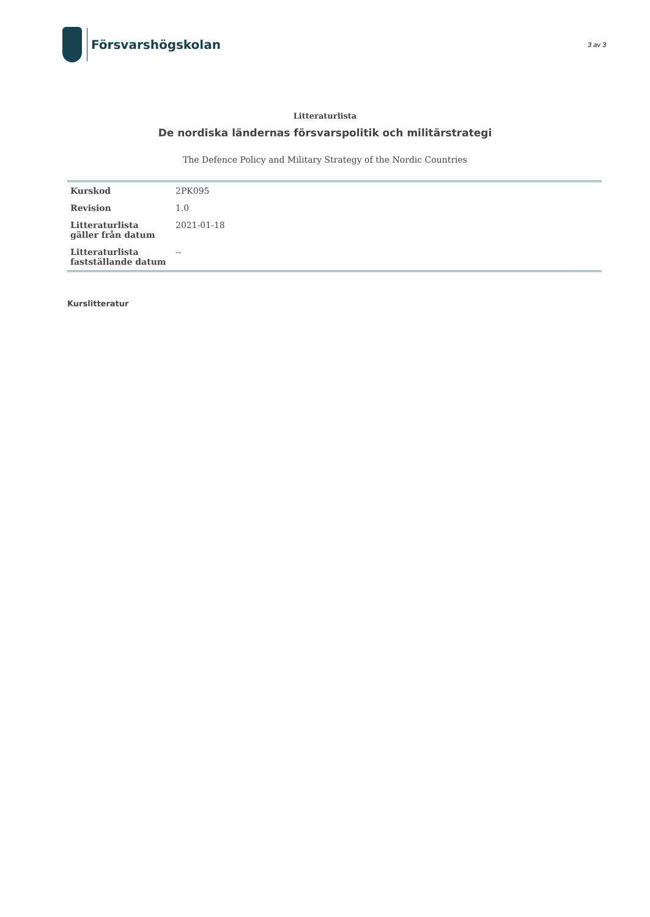Försvarshögskolan
3 av 3
Litteraturlista
De nordiska ländernas försvarspolitik och militärstrategi
The Defence Policy and Military Strategy of the Nordic Countries
| Kurskod | 2PK095 |
| Revision | 1.0 |
| Litteraturlista gäller från datum | 2021-01-18 |
| Litteraturlista fastställande datum | -- |
Kurslitteratur